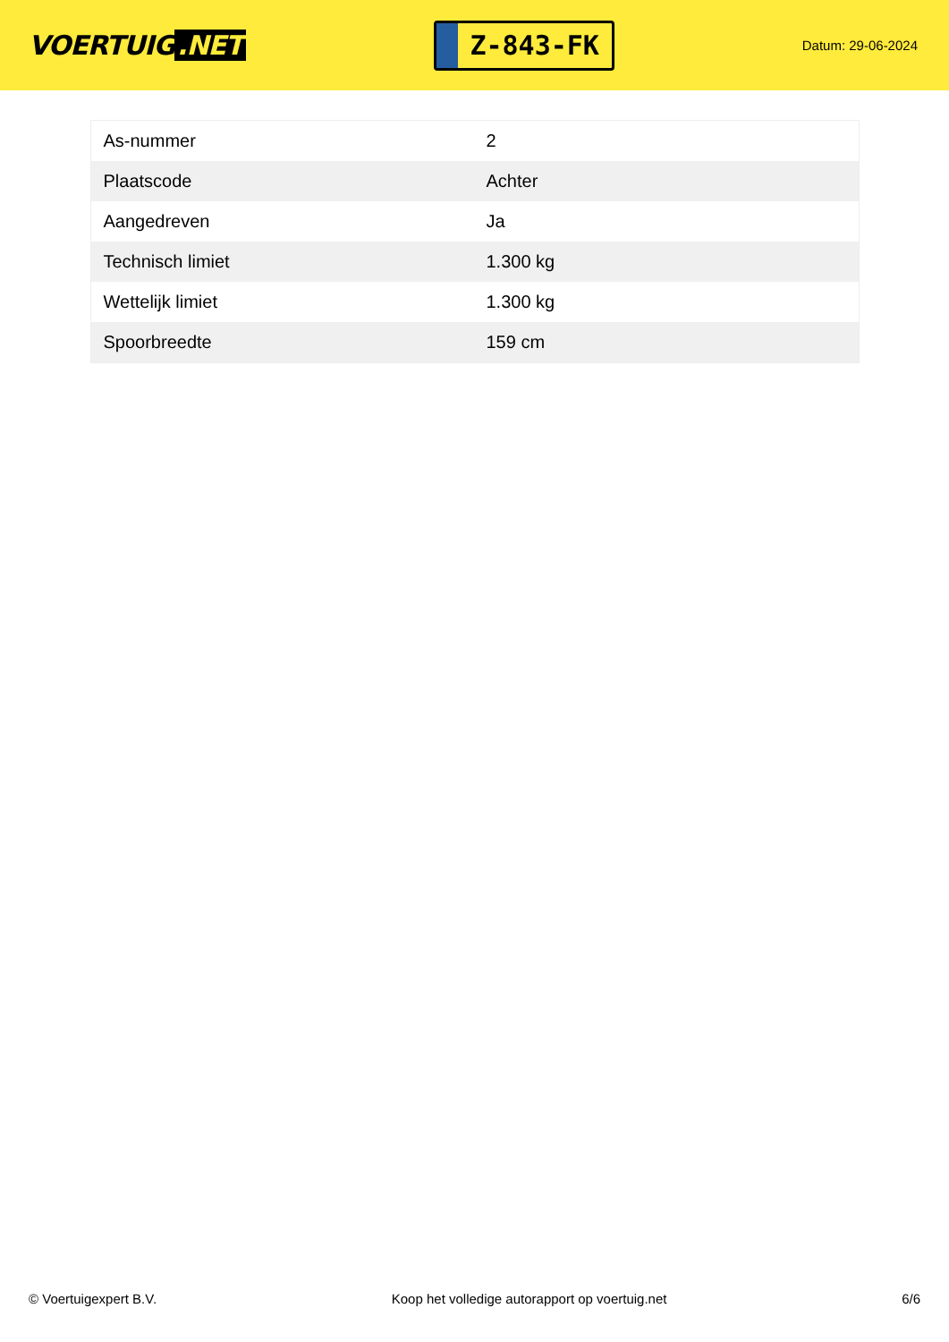VOERTUIG.NET
Z-843-FK
Datum: 29-06-2024
| As-nummer | 2 |
| Plaatscode | Achter |
| Aangedreven | Ja |
| Technisch limiet | 1.300 kg |
| Wettelijk limiet | 1.300 kg |
| Spoorbreedte | 159 cm |
© Voertuigexpert B.V. Koop het volledige autorapport op voertuig.net 6/6